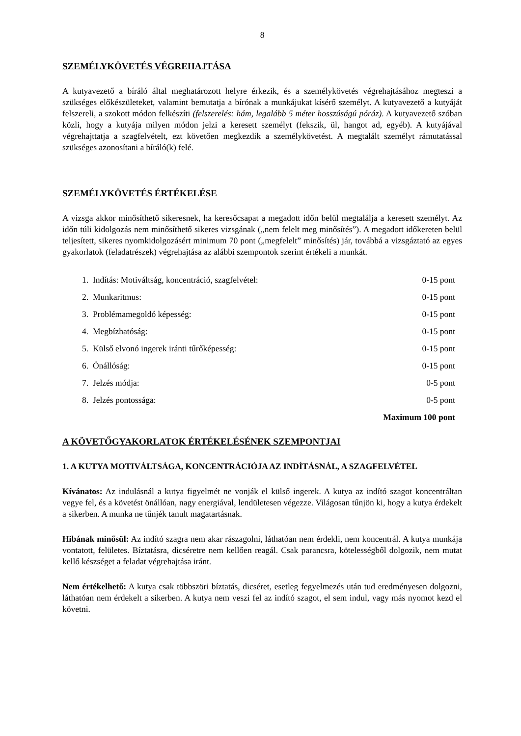8
SZEMÉLYKÖVETÉS VÉGREHAJTÁSA
A kutyavezető a bíráló által meghatározott helyre érkezik, és a személykövetés végrehajtásához megteszi a szükséges előkészületeket, valamint bemutatja a bírónak a munkájukat kísérő személyt. A kutyavezető a kutyáját felszereli, a szokott módon felkészíti (felszerelés: hám, legalább 5 méter hosszúságú póráz). A kutyavezető szóban közli, hogy a kutyája milyen módon jelzi a keresett személyt (fekszik, ül, hangot ad, egyéb). A kutyájával végrehajttatja a szagfelvételt, ezt követően megkezdik a személykövetést. A megtalált személyt rámutatással szükséges azonosítani a bíráló(k) felé.
SZEMÉLYKÖVETÉS ÉRTÉKELÉSE
A vizsga akkor minősíthető sikeresnek, ha keresőcsapat a megadott időn belül megtalálja a keresett személyt. Az időn túli kidolgozás nem minősíthető sikeres vizsgának („nem felelt meg minősítés”). A megadott időkereten belül teljesített, sikeres nyomkidolgozásért minimum 70 pont („megfelelt” minősítés) jár, továbbá a vizsgáztató az egyes gyakorlatok (feladatrészek) végrehajtása az alábbi szempontok szerint értékeli a munkát.
| 1. Indítás: Motiváltság, koncentráció, szagfelvétel: | 0-15 pont |
| 2. Munkaritmus: | 0-15 pont |
| 3. Problémamegoldó képesség: | 0-15 pont |
| 4. Megbízhatóság: | 0-15 pont |
| 5. Külső elvonó ingerek iránti tűrőképesség: | 0-15 pont |
| 6. Önállóság: | 0-15 pont |
| 7. Jelzés módja: | 0-5 pont |
| 8. Jelzés pontossága: | 0-5 pont |
| | Maximum 100 pont |
A KÖVETŐGYAKORLATOK ÉRTÉKELÉSÉNEK SZEMPONTJAI
1. A KUTYA MOTIVÁLTSÁGA, KONCENTRÁCIÓJA AZ INDÍTÁSNÁL, A SZAGFELVÉTEL
Kívánatos: Az indulásnál a kutya figyelmét ne vonják el külső ingerek. A kutya az indító szagot koncentráltan vegye fel, és a követést önállóan, nagy energiával, lendületesen végezze. Világosan tűnjön ki, hogy a kutya érdekelt a sikerben. A munka ne tűnjék tanult magatartásnak.
Hibának minősül: Az indító szagra nem akar rászagolni, láthatóan nem érdekli, nem koncentrál. A kutya munkája vontatott, felületes. Bíztatásra, dicséretre nem kellően reagál. Csak parancsra, kötelességből dolgozik, nem mutat kellő készséget a feladat végrehajtása iránt.
Nem értékelhető: A kutya csak többszöri bíztatás, dicséret, esetleg fegyelmezés után tud eredményesen dolgozni, láthatóan nem érdekelt a sikerben. A kutya nem veszi fel az indító szagot, el sem indul, vagy más nyomot kezd el követni.